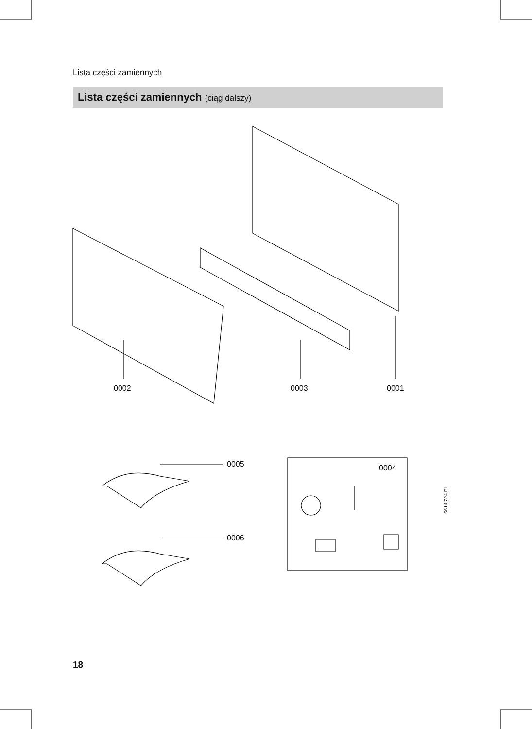Lista części zamiennych
Lista części zamiennych (ciąg dalszy)
0002 0003 0001
0005
0006
0004
5614 724 PL
18